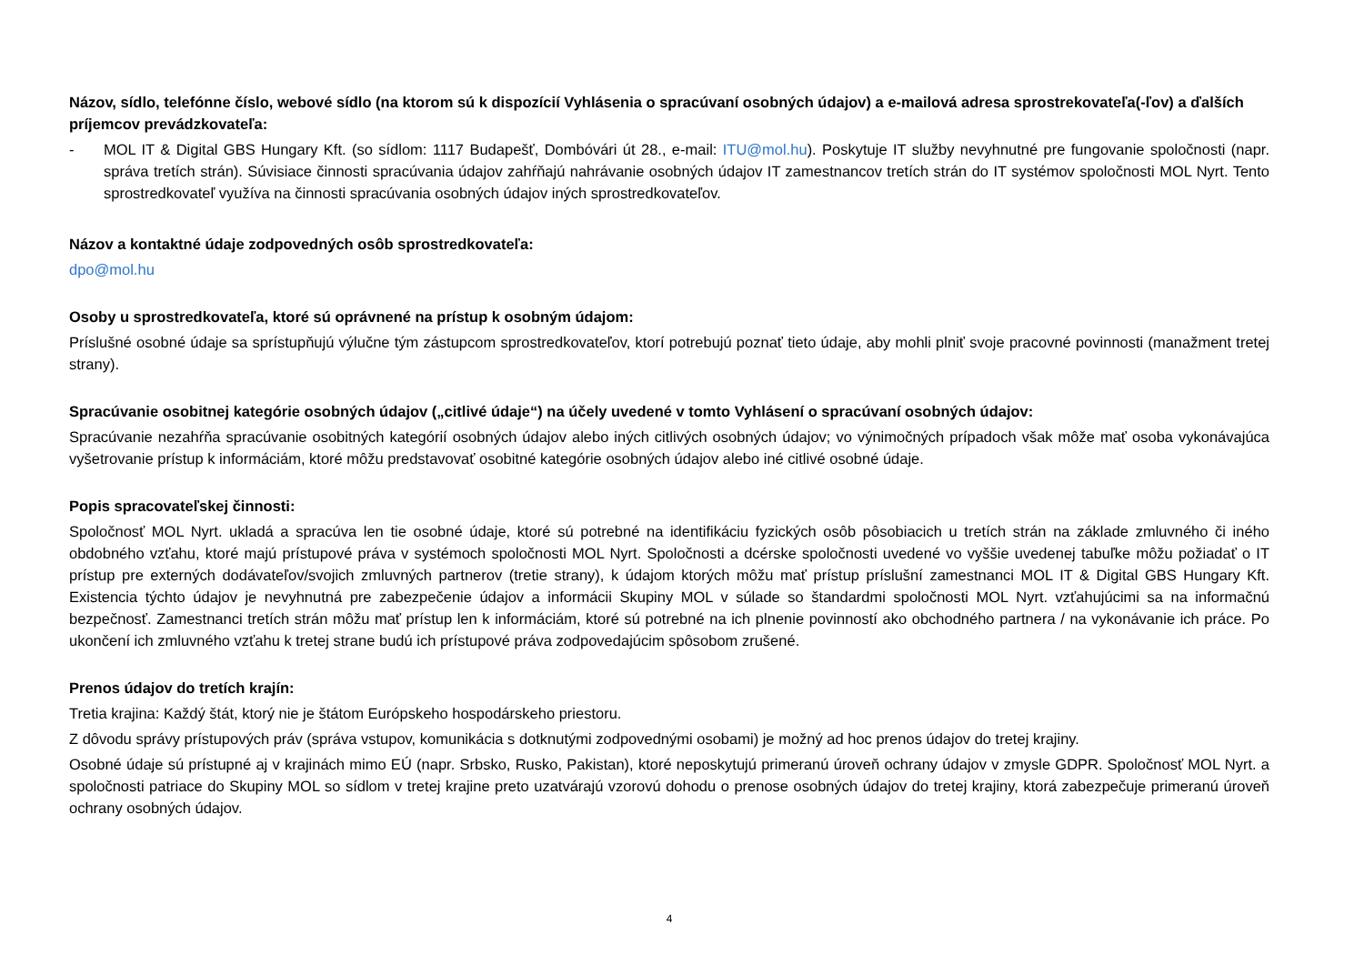Názov, sídlo, telefónne číslo, webové sídlo (na ktorom sú k dispozícií Vyhlásenia o spracúvaní osobných údajov) a e-mailová adresa sprostrekovateľa(-ľov) a ďalších príjemcov prevádzkovateľa:
- MOL IT & Digital GBS Hungary Kft. (so sídlom: 1117 Budapešť, Dombóvári út 28., e-mail: ITU@mol.hu). Poskytuje IT služby nevyhnutné pre fungovanie spoločnosti (napr. správa tretích strán). Súvisiace činnosti spracúvania údajov zahŕňajú nahrávanie osobných údajov IT zamestnancov tretích strán do IT systémov spoločnosti MOL Nyrt. Tento sprostredkovateľ využíva na činnosti spracúvania osobných údajov iných sprostredkovateľov.
Názov a kontaktné údaje zodpovedných osôb sprostredkovateľa:
dpo@mol.hu
Osoby u sprostredkovateľa, ktoré sú oprávnené na prístup k osobným údajom:
Príslušné osobné údaje sa sprístupňujú výlučne tým zástupcom sprostredkovateľov, ktorí potrebujú poznať tieto údaje, aby mohli plniť svoje pracovné povinnosti (manažment tretej strany).
Spracúvanie osobitnej kategórie osobných údajov („citlivé údaje“) na účely uvedené v tomto Vyhlásení o spracúvaní osobných údajov:
Spracúvanie nezahŕňa spracúvanie osobitných kategórií osobných údajov alebo iných citlivých osobných údajov; vo výnimočných prípadoch však môže mať osoba vykonávajúca vyšetrovanie prístup k informáciám, ktoré môžu predstavovať osobitné kategórie osobných údajov alebo iné citlivé osobné údaje.
Popis spracovateľskej činnosti:
Spoločnosť MOL Nyrt. ukladá a spracúva len tie osobné údaje, ktoré sú potrebné na identifikáciu fyzických osôb pôsobiacich u tretích strán na základe zmluvného či iného obdobného vzťahu, ktoré majú prístupové práva v systémoch spoločnosti MOL Nyrt. Spoločnosti a dcérske spoločnosti uvedené vo vyššie uvedenej tabuľke môžu požiadať o IT prístup pre externých dodávateľov/svojich zmluvných partnerov (tretie strany), k údajom ktorých môžu mať prístup príslušní zamestnanci MOL IT & Digital GBS Hungary Kft. Existencia týchto údajov je nevyhnutná pre zabezpečenie údajov a informácii Skupiny MOL v súlade so štandardmi spoločnosti MOL Nyrt. vzťahujúcimi sa na informačnú bezpečnosť. Zamestnanci tretích strán môžu mať prístup len k informáciám, ktoré sú potrebné na ich plnenie povinností ako obchodného partnera / na vykonávanie ich práce. Po ukončení ich zmluvného vzťahu k tretej strane budú ich prístupové práva zodpovedajúcim spôsobom zrušené.
Prenos údajov do tretích krajín:
Tretia krajina: Každý štát, ktorý nie je štátom Európskeho hospodárskeho priestoru.
Z dôvodu správy prístupových práv (správa vstupov, komunikácia s dotknutými zodpovednými osobami) je možný ad hoc prenos údajov do tretej krajiny.
Osobné údaje sú prístupné aj v krajinách mimo EÚ (napr. Srbsko, Rusko, Pakistan), ktoré neposkytujú primeranú úroveň ochrany údajov v zmysle GDPR. Spoločnosť MOL Nyrt. a spoločnosti patriace do Skupiny MOL so sídlom v tretej krajine preto uzatvárajú vzorovú dohodu o prenose osobných údajov do tretej krajiny, ktorá zabezpečuje primeranú úroveň ochrany osobných údajov.
4